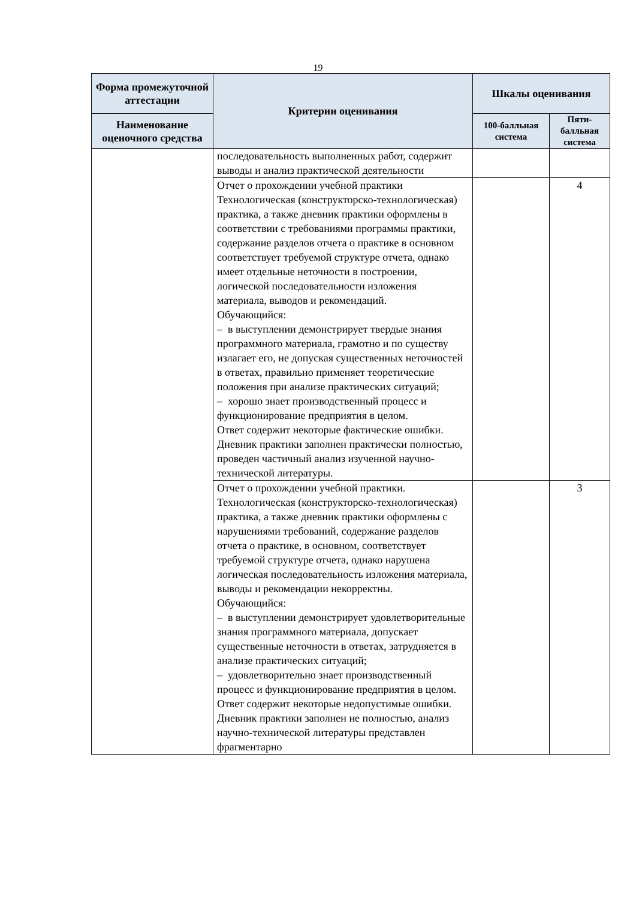19
| Форма промежуточной аттестации | Критерии оценивания | Шкалы оценивания | |
| --- | --- | --- | --- |
| Наименование оценочного средства | | 100-балльная система | Пяти-балльная система |
| | последовательность выполненных работ, содержит выводы и анализ практической деятельности | | |
| | Отчет о прохождении учебной практики Технологическая (конструкторско-технологическая) практика, а также дневник практики оформлены в соответствии с требованиями программы практики, содержание разделов отчета о практике в основном соответствует требуемой структуре отчета, однако имеет отдельные неточности в построении, логической последовательности изложения материала, выводов и рекомендаций. Обучающийся: – в выступлении демонстрирует твердые знания программного материала, грамотно и по существу излагает его, не допуская существенных неточностей в ответах, правильно применяет теоретические положения при анализе практических ситуаций; – хорошо знает производственный процесс и функционирование предприятия в целом. Ответ содержит некоторые фактические ошибки. Дневник практики заполнен практически полностью, проведен частичный анализ изученной научно-технической литературы. | | 4 |
| | Отчет о прохождении учебной практики. Технологическая (конструкторско-технологическая) практика, а также дневник практики оформлены с нарушениями требований, содержание разделов отчета о практике, в основном, соответствует требуемой структуре отчета, однако нарушена логическая последовательность изложения материала, выводы и рекомендации некорректны. Обучающийся: – в выступлении демонстрирует удовлетворительные знания программного материала, допускает существенные неточности в ответах, затрудняется в анализе практических ситуаций; – удовлетворительно знает производственный процесс и функционирование предприятия в целом. Ответ содержит некоторые недопустимые ошибки. Дневник практики заполнен не полностью, анализ научно-технической литературы представлен фрагментарно | | 3 |